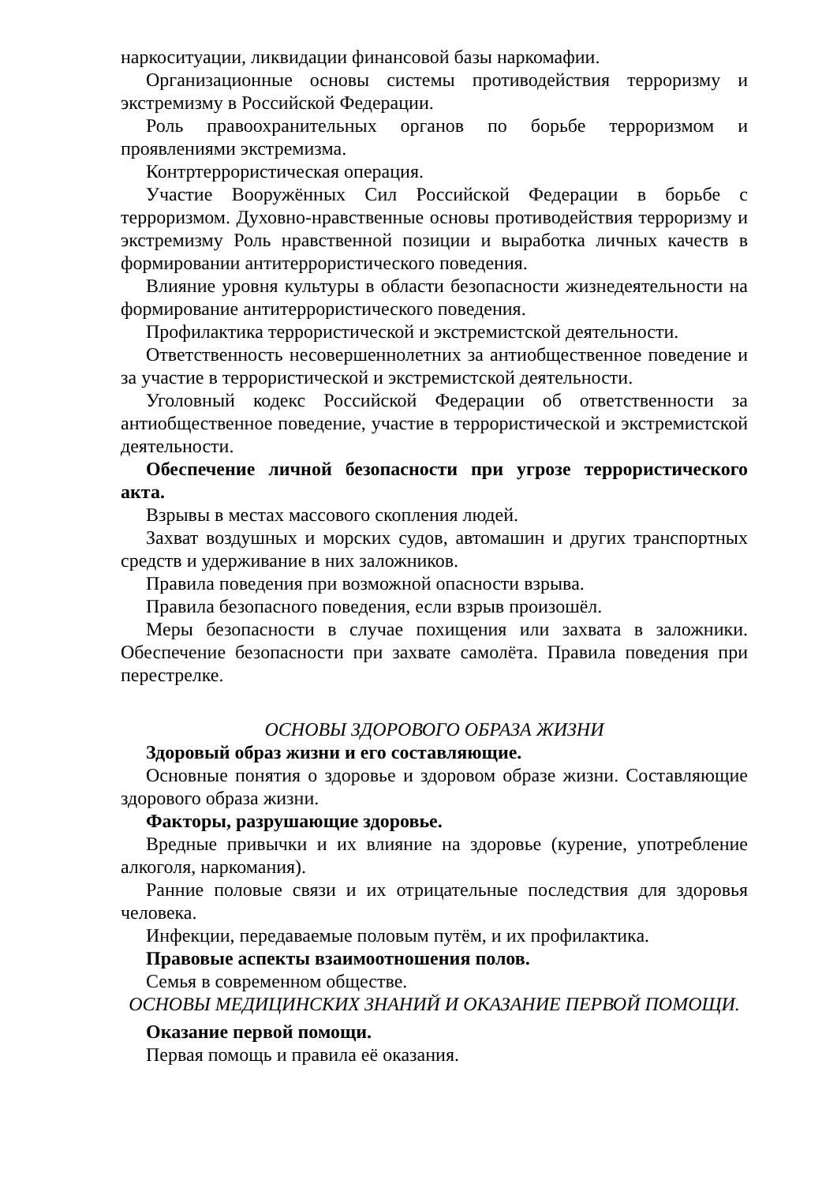наркоситуации, ликвидации финансовой базы наркомафии.
Организационные основы системы противодействия терроризму и экстремизму в Российской Федерации.
Роль правоохранительных органов по борьбе терроризмом и проявлениями экстремизма.
Контртеррористическая операция.
Участие Вооружённых Сил Российской Федерации в борьбе с терроризмом. Духовно-нравственные основы противодействия терроризму и экстремизму Роль нравственной позиции и выработка личных качеств в формировании антитеррористического поведения.
Влияние уровня культуры в области безопасности жизнедеятельности на формирование антитеррористического поведения.
Профилактика террористической и экстремистской деятельности.
Ответственность несовершеннолетних за антиобщественное поведение и за участие в террористической и экстремистской деятельности.
Уголовный кодекс Российской Федерации об ответственности за антиобщественное поведение, участие в террористической и экстремистской деятельности.
Обеспечение личной безопасности при угрозе террористического акта.
Взрывы в местах массового скопления людей.
Захват воздушных и морских судов, автомашин и других транспортных средств и удерживание в них заложников.
Правила поведения при возможной опасности взрыва.
Правила безопасного поведения, если взрыв произошёл.
Меры безопасности в случае похищения или захвата в заложники. Обеспечение безопасности при захвате самолёта. Правила поведения при перестрелке.
ОСНОВЫ ЗДОРОВОГО ОБРАЗА ЖИЗНИ
Здоровый образ жизни и его составляющие.
Основные понятия о здоровье и здоровом образе жизни. Составляющие здорового образа жизни.
Факторы, разрушающие здоровье.
Вредные привычки и их влияние на здоровье (курение, употребление алкоголя, наркомания).
Ранние половые связи и их отрицательные последствия для здоровья человека.
Инфекции, передаваемые половым путём, и их профилактика.
Правовые аспекты взаимоотношения полов.
Семья в современном обществе.
ОСНОВЫ МЕДИЦИНСКИХ ЗНАНИЙ И ОКАЗАНИЕ ПЕРВОЙ ПОМОЩИ.
Оказание первой помощи.
Первая помощь и правила её оказания.